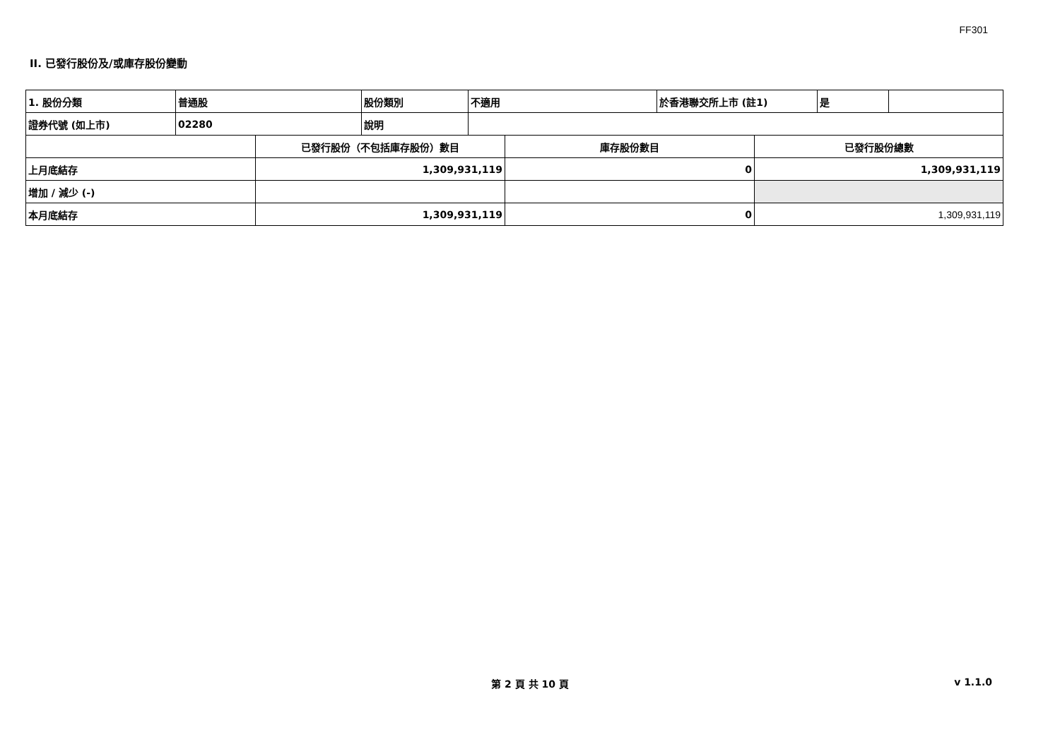FF301
II. 已發行股份及/或庫存股份變動
| 1. 股份分類 | 普通股 | 股份類別 | 不適用 | 於香港聯交所上市 (註1) | 是 | |
| 證券代號 (如上市) | 02280 | 說明 | | | | |
| | 已發行股份（不包括庫存股份）數目 | 庫存股份數目 | 已發行股份總數 |
| --- | --- | --- | --- |
| 上月底結存 | 1,309,931,119 | 0 | 1,309,931,119 |
| 增加 / 減少 (-) | | | |
| 本月底結存 | 1,309,931,119 | 0 | 1,309,931,119 |
第 2 頁 共 10 頁 v 1.1.0